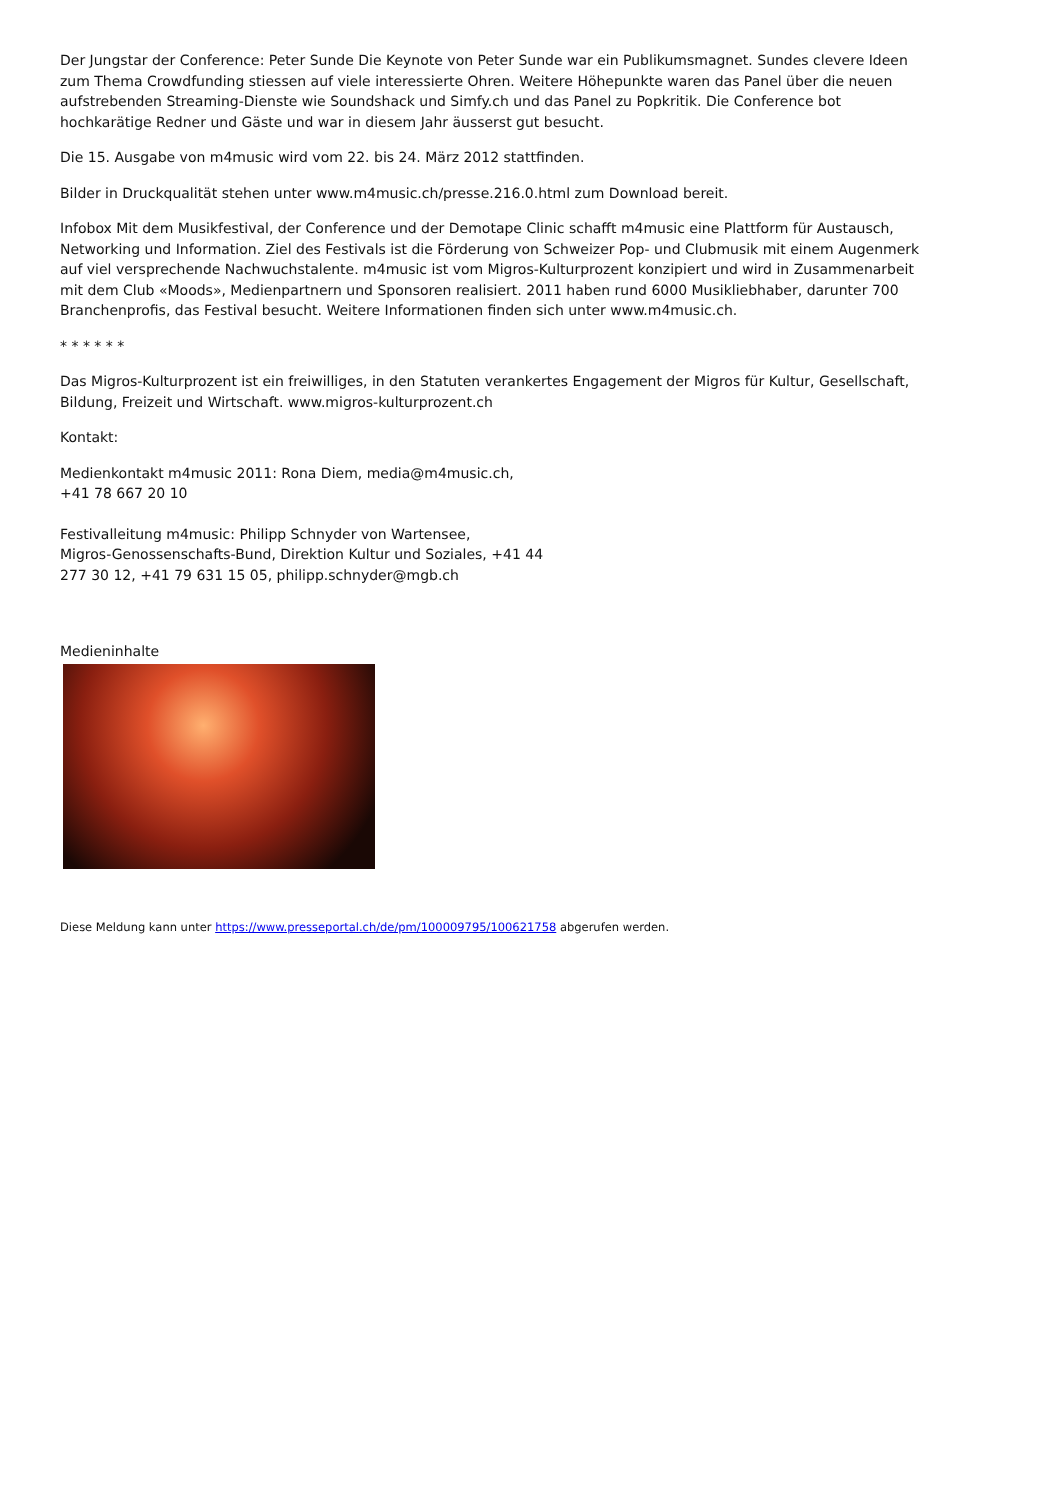Der Jungstar der Conference: Peter Sunde Die Keynote von Peter Sunde war ein Publikumsmagnet. Sundes clevere Ideen zum Thema Crowdfunding stiessen auf viele interessierte Ohren. Weitere Höhepunkte waren das Panel über die neuen aufstrebenden Streaming-Dienste wie Soundshack und Simfy.ch und das Panel zu Popkritik. Die Conference bot hochkarätige Redner und Gäste und war in diesem Jahr äusserst gut besucht.
Die 15. Ausgabe von m4music wird vom 22. bis 24. März 2012 stattfinden.
Bilder in Druckqualität stehen unter www.m4music.ch/presse.216.0.html zum Download bereit.
Infobox Mit dem Musikfestival, der Conference und der Demotape Clinic schafft m4music eine Plattform für Austausch, Networking und Information. Ziel des Festivals ist die Förderung von Schweizer Pop- und Clubmusik mit einem Augenmerk auf viel versprechende Nachwuchstalente. m4music ist vom Migros-Kulturprozent konzipiert und wird in Zusammenarbeit mit dem Club «Moods», Medienpartnern und Sponsoren realisiert. 2011 haben rund 6000 Musikliebhaber, darunter 700 Branchenprofis, das Festival besucht. Weitere Informationen finden sich unter www.m4music.ch.
* * * * * *
Das Migros-Kulturprozent ist ein freiwilliges, in den Statuten verankertes Engagement der Migros für Kultur, Gesellschaft, Bildung, Freizeit und Wirtschaft. www.migros-kulturprozent.ch
Kontakt:
Medienkontakt m4music 2011: Rona Diem, media@m4music.ch,
+41 78 667 20 10
Festivalleitung m4music: Philipp Schnyder von Wartensee,
Migros-Genossenschafts-Bund, Direktion Kultur und Soziales, +41 44
277 30 12, +41 79 631 15 05, philipp.schnyder@mgb.ch
Medieninhalte
Diese Meldung kann unter https://www.presseportal.ch/de/pm/100009795/100621758 abgerufen werden.